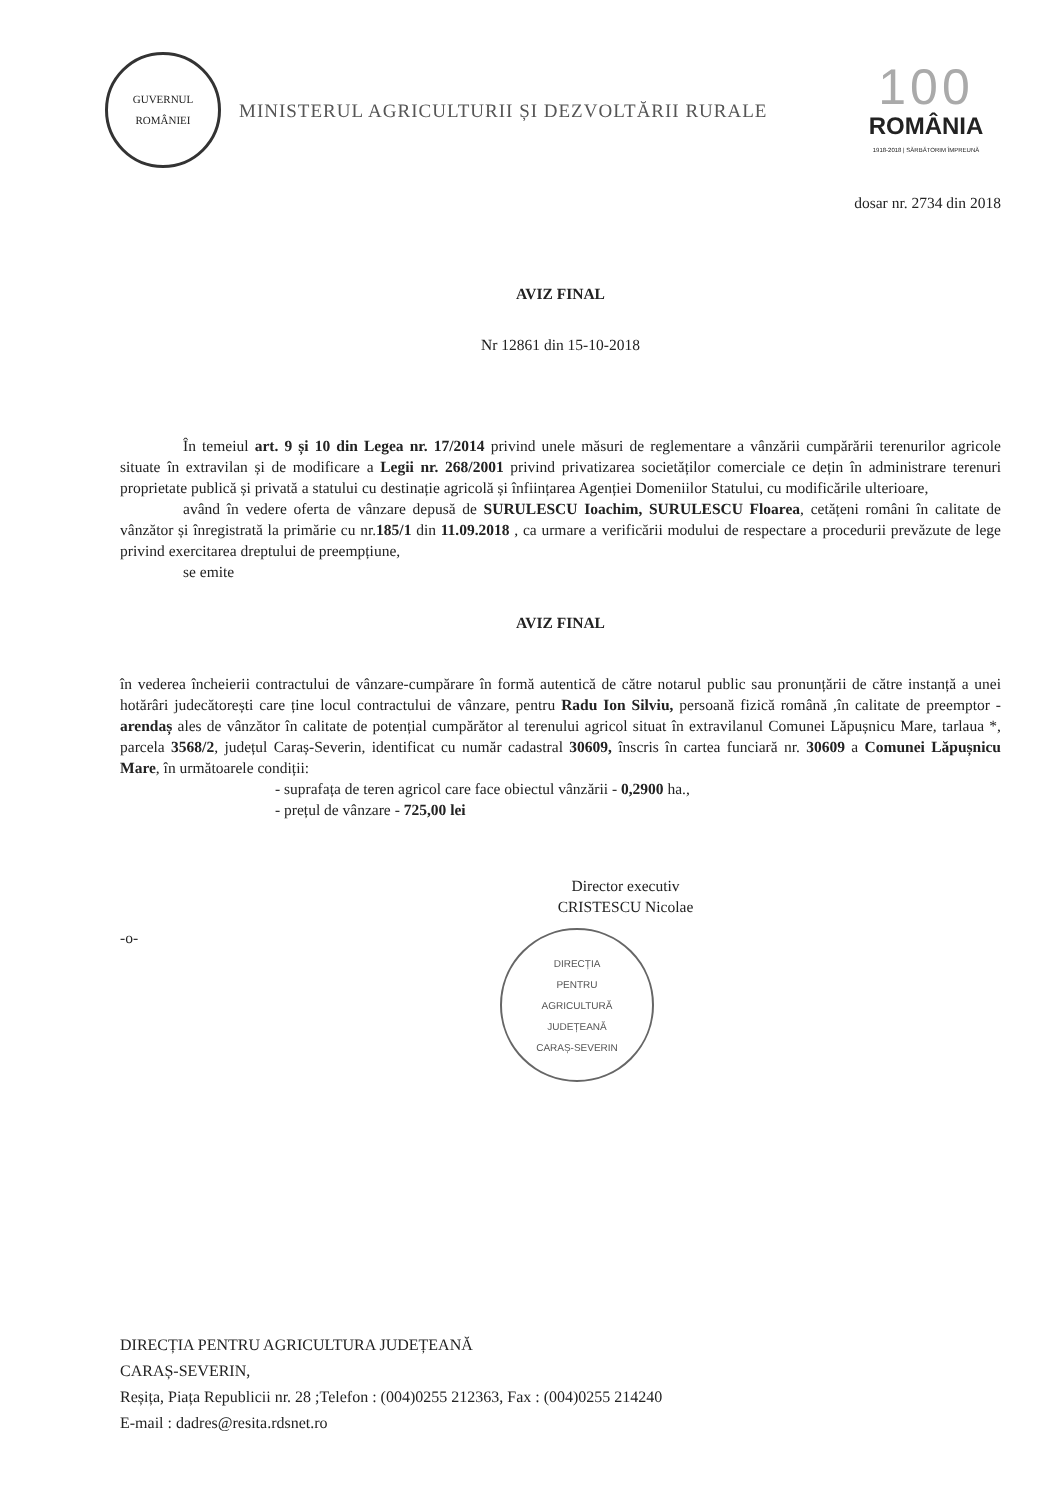GUVERNUL
ROMÂNIEI
MINISTERUL AGRICULTURII ȘI DEZVOLTĂRII RURALE
100
ROMÂNIA
1918-2018 | SĂRBĂTORIM ÎMPREUNĂ
dosar nr. 2734 din 2018
AVIZ FINAL
Nr 12861 din 15-10-2018
În temeiul art. 9 și 10 din Legea nr. 17/2014 privind unele măsuri de reglementare a vânzării cumpărării terenurilor agricole situate în extravilan și de modificare a Legii nr. 268/2001 privind privatizarea societăților comerciale ce dețin în administrare terenuri proprietate publică și privată a statului cu destinație agricolă și înființarea Agenției Domeniilor Statului, cu modificările ulterioare,
având în vedere oferta de vânzare depusă de SURULESCU Ioachim, SURULESCU Floarea, cetățeni români în calitate de vânzător și înregistrată la primărie cu nr.185/1 din 11.09.2018 , ca urmare a verificării modului de respectare a procedurii prevăzute de lege privind exercitarea dreptului de preempțiune,
se emite
AVIZ FINAL
în vederea încheierii contractului de vânzare-cumpărare în formă autentică de către notarul public sau pronunțării de către instanță a unei hotărâri judecătorești care ține locul contractului de vânzare, pentru Radu Ion Silviu, persoană fizică română ,în calitate de preemptor - arendaș ales de vânzător în calitate de potențial cumpărător al terenului agricol situat în extravilanul Comunei Lăpușnicu Mare, tarlaua *, parcela 3568/2, județul Caraș-Severin, identificat cu număr cadastral 30609, înscris în cartea funciară nr. 30609 a Comunei Lăpușnicu Mare, în următoarele condiții:
- suprafața de teren agricol care face obiectul vânzării - 0,2900 ha.,
- prețul de vânzare - 725,00 lei
Director executiv
CRISTESCU Nicolae
-o-
DIRECȚIA
PENTRU
AGRICULTURĂ
JUDEȚEANĂ
CARAȘ-SEVERIN
DIRECȚIA PENTRU AGRICULTURA JUDEȚEANĂ
CARAȘ-SEVERIN,
Reșița, Piața Republicii nr. 28 ;Telefon : (004)0255 212363, Fax : (004)0255 214240
E-mail : dadres@resita.rdsnet.ro